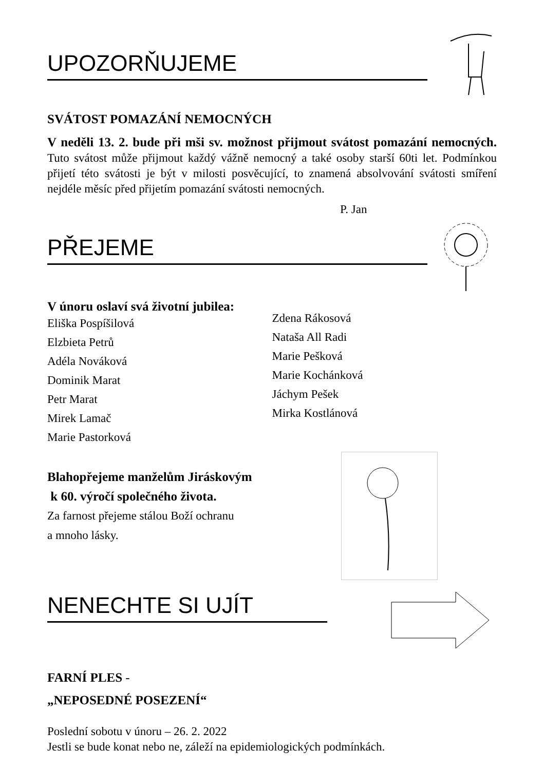UPOZORŇUJEME
SVÁTOST POMAZÁNÍ NEMOCNÝCH
V neděli 13. 2. bude při mši sv. možnost přijmout svátost pomazání nemocných. Tuto svátost může přijmout každý vážně nemocný a také osoby starší 60ti let. Podmínkou přijetí této svátosti je být v milosti posvěcující, to znamená absolvování svátosti smíření nejdéle měsíc před přijetím pomazání svátosti nemocných.
P. Jan
PŘEJEME
V únoru oslaví svá životní jubilea:
Eliška Pospíšilová
Elzbieta Petrů
Adéla Nováková
Dominik Marat
Petr Marat
Mirek Lamač
Marie Pastorková
Zdena Rákosová
Nataša All Radi
Marie Pešková
Marie Kochánková
Jáchym Pešek
Mirka Kostlánová
Blahopřejeme manželům Jiráskovým
k 60. výročí společného života.
Za farnost přejeme stálou Boží ochranu
a mnoho lásky.
NENECHTE SI UJÍT
FARNÍ PLES -
„NEPOSEDNÉ POSEZENÍ“
Poslední sobotu v únoru – 26. 2. 2022
Jestli se bude konat nebo ne, záleží na epidemiologických podmínkách.